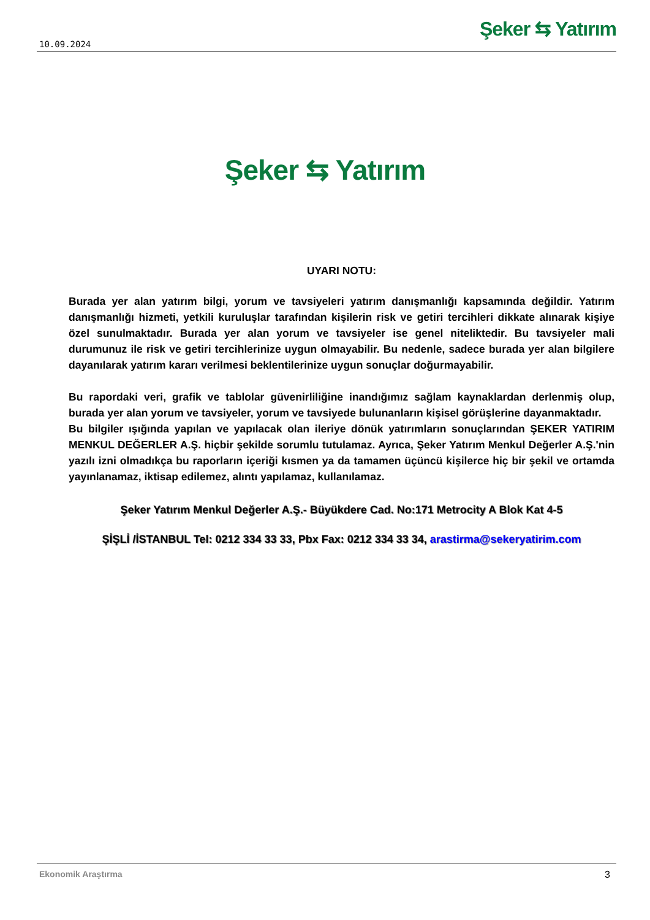10.09.2024
Şeker ⇆ Yatırım
Şeker ⇆ Yatırım
UYARI NOTU:
Burada yer alan yatırım bilgi, yorum ve tavsiyeleri yatırım danışmanlığı kapsamında değildir. Yatırım danışmanlığı hizmeti, yetkili kuruluşlar tarafından kişilerin risk ve getiri tercihleri dikkate alınarak kişiye özel sunulmaktadır. Burada yer alan yorum ve tavsiyeler ise genel niteliktedir. Bu tavsiyeler mali durumunuz ile risk ve getiri tercihlerinize uygun olmayabilir. Bu nedenle, sadece burada yer alan bilgilere dayanılarak yatırım kararı verilmesi beklentilerinize uygun sonuçlar doğurmayabilir.
Bu rapordaki veri, grafik ve tablolar güvenirliliğine inandığımız sağlam kaynaklardan derlenmiş olup, burada yer alan yorum ve tavsiyeler, yorum ve tavsiyede bulunanların kişisel görüşlerine dayanmaktadır.
Bu bilgiler ışığında yapılan ve yapılacak olan ileriye dönük yatırımların sonuçlarından ŞEKER YATIRIM MENKUL DEĞERLER A.Ş. hiçbir şekilde sorumlu tutulamaz. Ayrıca, Şeker Yatırım Menkul Değerler A.Ş.'nin yazılı izni olmadıkça bu raporların içeriği kısmen ya da tamamen üçüncü kişilerce hiç bir şekil ve ortamda yayınlanamaz, iktisap edilemez, alıntı yapılamaz, kullanılamaz.
Şeker Yatırım Menkul Değerler A.Ş.- Büyükdere Cad. No:171 Metrocity A Blok Kat 4-5
ŞİŞLİ /İSTANBUL Tel: 0212 334 33 33, Pbx Fax: 0212 334 33 34, arastirma@sekeryatirim.com
Ekonomik Araştırma 3